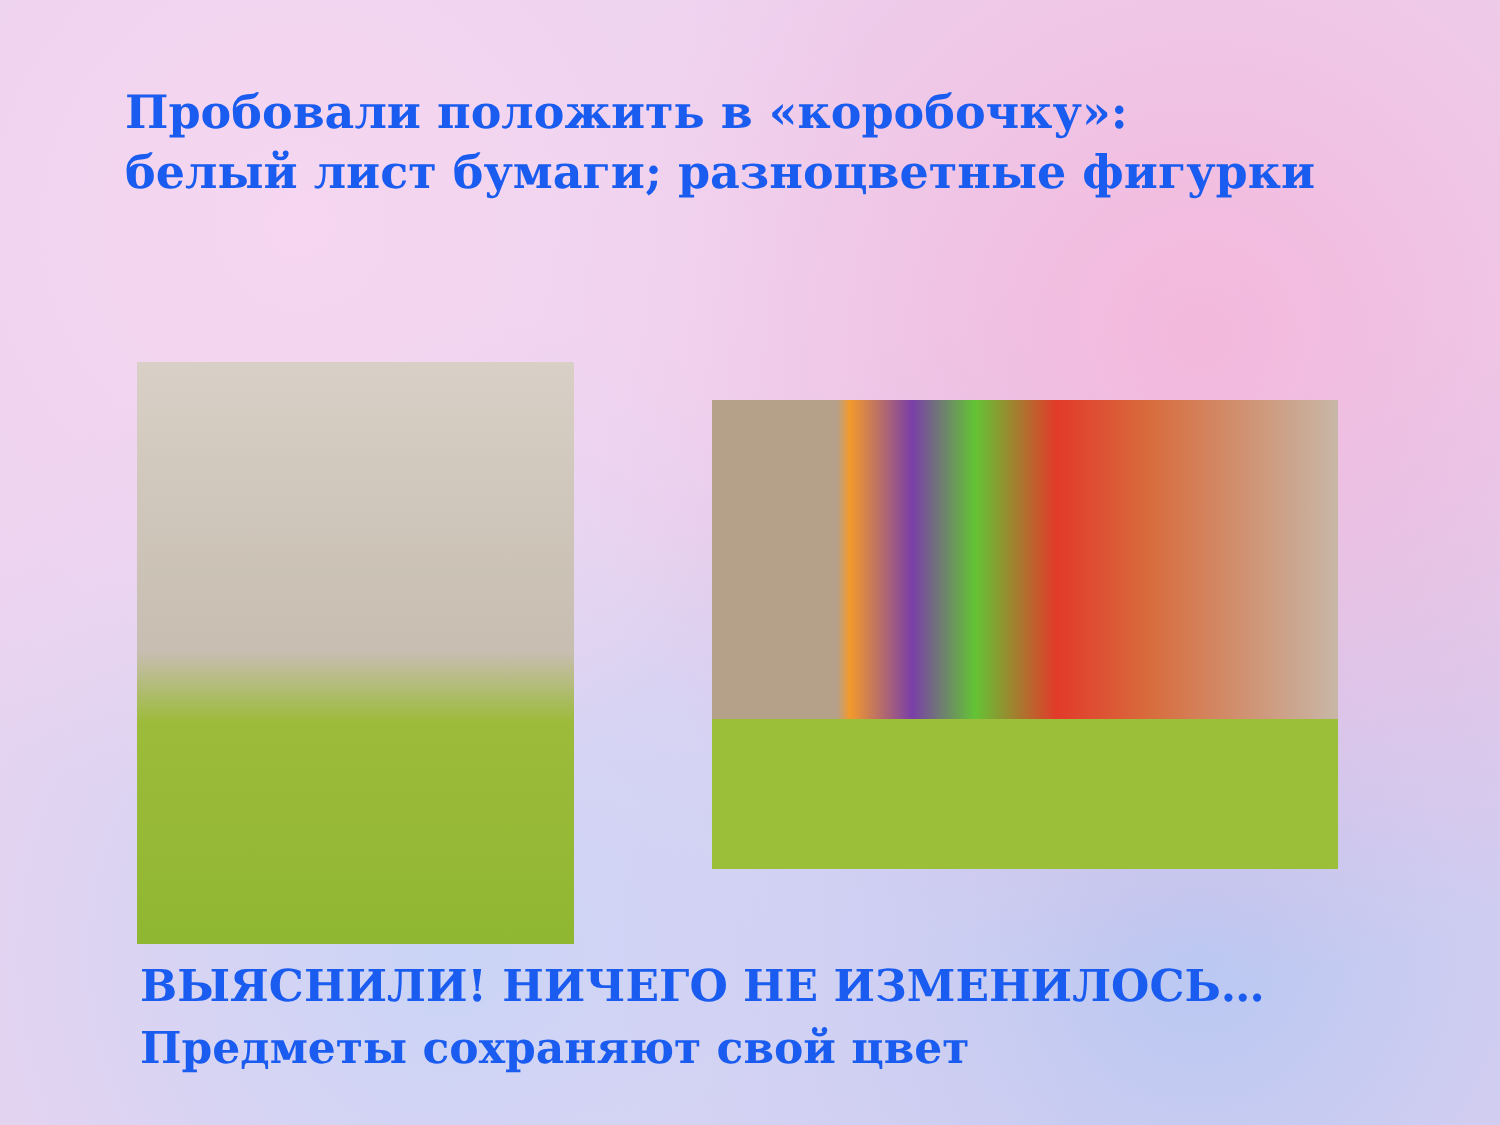Пробовали положить в «коробочку»:
белый лист бумаги; разноцветные фигурки
ВЫЯСНИЛИ! НИЧЕГО НЕ ИЗМЕНИЛОСЬ…
Предметы сохраняют свой цвет